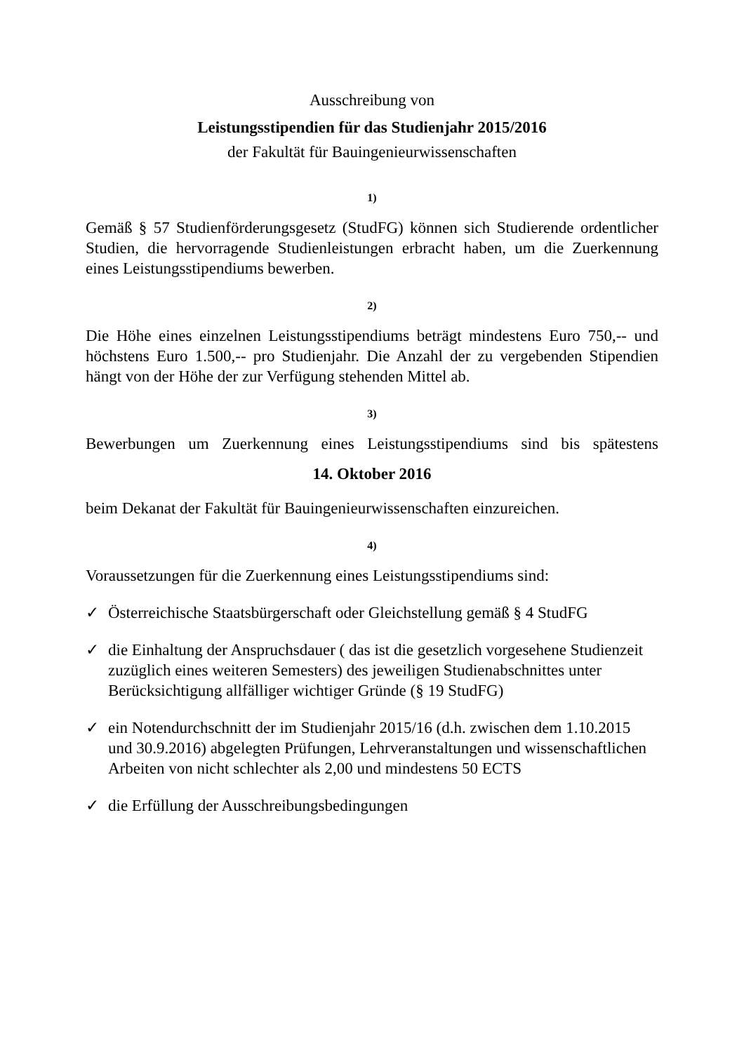Ausschreibung von
Leistungsstipendien für das Studienjahr 2015/2016
der Fakultät für Bauingenieurwissenschaften
1)
Gemäß § 57 Studienförderungsgesetz (StudFG) können sich Studierende ordentlicher Studien, die hervorragende Studienleistungen erbracht haben, um die Zuerkennung eines Leistungsstipendiums bewerben.
2)
Die Höhe eines einzelnen Leistungsstipendiums beträgt mindestens Euro 750,-- und höchstens Euro 1.500,-- pro Studienjahr. Die Anzahl der zu vergebenden Stipendien hängt von der Höhe der zur Verfügung stehenden Mittel ab.
3)
Bewerbungen um Zuerkennung eines Leistungsstipendiums sind bis spätestens
14. Oktober 2016
beim Dekanat der Fakultät für Bauingenieurwissenschaften einzureichen.
4)
Voraussetzungen für die Zuerkennung eines Leistungsstipendiums sind:
✓ Österreichische Staatsbürgerschaft oder Gleichstellung gemäß § 4 StudFG
✓ die Einhaltung der Anspruchsdauer ( das ist die gesetzlich vorgesehene Studienzeit zuzüglich eines weiteren Semesters) des jeweiligen Studienabschnittes unter Berücksichtigung allfälliger wichtiger Gründe (§ 19 StudFG)
✓ ein Notendurchschnitt der im Studienjahr 2015/16 (d.h. zwischen dem 1.10.2015 und 30.9.2016) abgelegten Prüfungen, Lehrveranstaltungen und wissenschaftlichen Arbeiten von nicht schlechter als 2,00 und mindestens 50 ECTS
✓ die Erfüllung der Ausschreibungsbedingungen